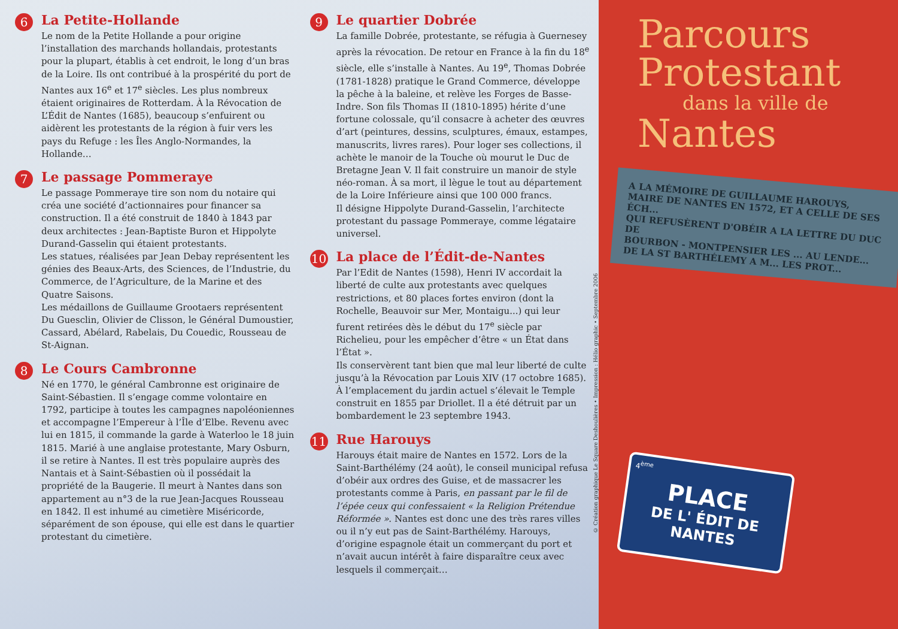6
La Petite-Hollande
Le nom de la Petite Hollande a pour origine l’installation des marchands hollandais, protestants pour la plupart, établis à cet endroit, le long d’un bras de la Loire. Ils ont contribué à la prospérité du port de Nantes aux 16<sup>e</sup> et 17<sup>e</sup> siècles. Les plus nombreux étaient originaires de Rotterdam. À la Révocation de L’Édit de Nantes (1685), beaucoup s’enfuirent ou aidèrent les protestants de la région à fuir vers les pays du Refuge : les Îles Anglo-Normandes, la Hollande…
7
Le passage Pommeraye
Le passage Pommeraye tire son nom du notaire qui créa une société d’actionnaires pour financer sa construction. Il a été construit de 1840 à 1843 par deux architectes : Jean-Baptiste Buron et Hippolyte Durand-Gasselin qui étaient protestants.
Les statues, réalisées par Jean Debay représentent les génies des Beaux-Arts, des Sciences, de l’Industrie, du Commerce, de l’Agriculture, de la Marine et des Quatre Saisons.
Les médaillons de Guillaume Grootaers représentent Du Guesclin, Olivier de Clisson, le Général Dumoustier, Cassard, Abélard, Rabelais, Du Couedic, Rousseau de St-Aignan.
8
Le Cours Cambronne
Né en 1770, le général Cambronne est originaire de Saint-Sébastien. Il s’engage comme volontaire en 1792, participe à toutes les campagnes napoléoniennes et accompagne l’Empereur à l’Île d’Elbe. Revenu avec lui en 1815, il commande la garde à Waterloo le 18 juin 1815. Marié à une anglaise protestante, Mary Osburn, il se retire à Nantes. Il est très populaire auprès des Nantais et à Saint-Sébastien où il possédait la propriété de la Baugerie. Il meurt à Nantes dans son appartement au n°3 de la rue Jean-Jacques Rousseau en 1842. Il est inhumé au cimetière Miséricorde, séparément de son épouse, qui elle est dans le quartier protestant du cimetière.
9
Le quartier Dobrée
La famille Dobrée, protestante, se réfugia à Guernesey après la révocation. De retour en France à la fin du 18<sup>e</sup> siècle, elle s’installe à Nantes. Au 19<sup>e</sup>, Thomas Dobrée (1781-1828) pratique le Grand Commerce, développe la pêche à la baleine, et relève les Forges de Basse-Indre. Son fils Thomas II (1810-1895) hérite d’une fortune colossale, qu’il consacre à acheter des œuvres d’art (peintures, dessins, sculptures, émaux, estampes, manuscrits, livres rares). Pour loger ses collections, il achète le manoir de la Touche où mourut le Duc de Bretagne Jean V. Il fait construire un manoir de style néo-roman. À sa mort, il lègue le tout au département de la Loire Inférieure ainsi que 100 000 francs.
Il désigne Hippolyte Durand-Gasselin, l’architecte protestant du passage Pommeraye, comme légataire universel.
10
La place de l’Édit-de-Nantes
Par l’Edit de Nantes (1598), Henri IV accordait la liberté de culte aux protestants avec quelques restrictions, et 80 places fortes environ (dont la Rochelle, Beauvoir sur Mer, Montaigu...) qui leur furent retirées dès le début du 17<sup>e</sup> siècle par Richelieu, pour les empêcher d’être « un État dans l’État ».
Ils conservèrent tant bien que mal leur liberté de culte jusqu’à la Révocation par Louis XIV (17 octobre 1685). À l’emplacement du jardin actuel s’élevait le Temple construit en 1855 par Driollet. Il a été détruit par un bombardement le 23 septembre 1943.
11
Rue Harouys
Harouys était maire de Nantes en 1572. Lors de la Saint-Barthélémy (24 août), le conseil municipal refusa d’obéir aux ordres des Guise, et de massacrer les protestants comme à Paris, en passant par le fil de l’épée ceux qui confessaient « la Religion Prétendue Réformée ». Nantes est donc une des très rares villes ou il n’y eut pas de Saint-Barthélémy. Harouys, d’origine espagnole était un commerçant du port et n’avait aucun intérêt à faire disparaître ceux avec lesquels il commerçait…
© Création graphique Le Square Deshoulières • Impression : Hélio graphic • Septembre 2006
Parcours
Protestant
dans la ville de
Nantes
A LA MÉMOIRE DE GUILLAUME HAROUYS,
MAIRE DE NANTES EN 1572, ET A CELLE DE SES ÉCH...
QUI REFUSÈRENT D'OBÉIR A LA LETTRE DU DUC DE
BOURBON - MONTPENSIER LES ... AU LENDE...
DE LA ST BARTHÉLEMY A M... LES PROT...
4<sup>ème</sup>
PLACE
DE L' ÉDIT DE NANTES